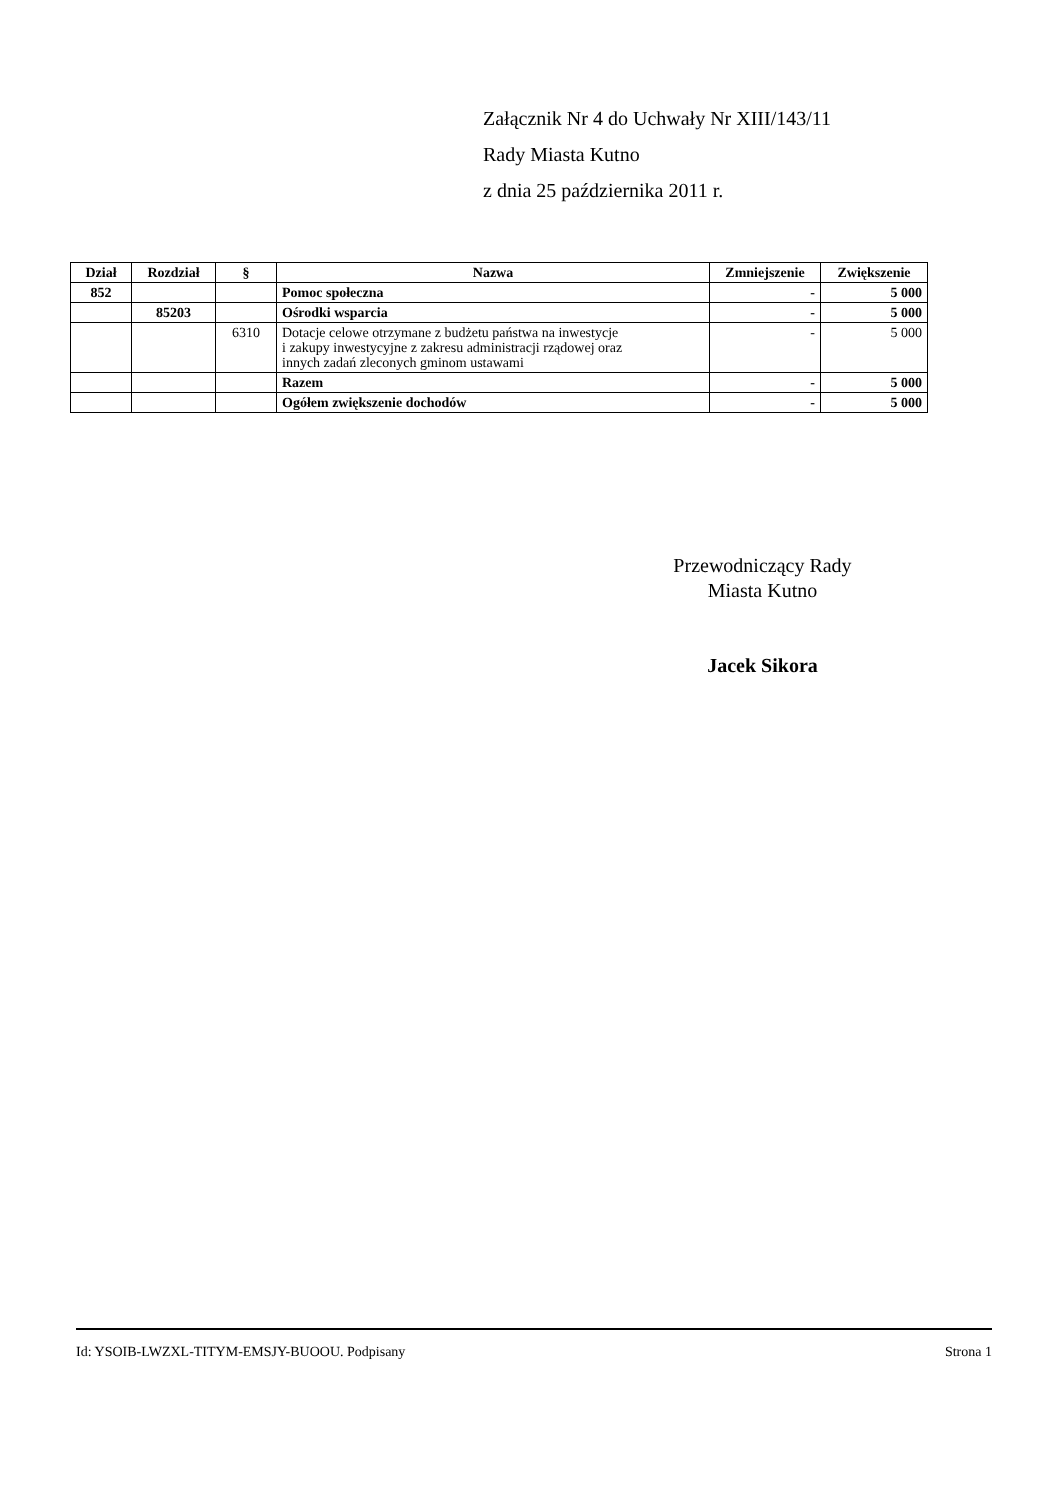Załącznik Nr 4 do Uchwały Nr XIII/143/11
Rady Miasta Kutno
z dnia 25 października 2011 r.
| Dział | Rozdział | § | Nazwa | Zmniejszenie | Zwiększenie |
| --- | --- | --- | --- | --- | --- |
| 852 | | | Pomoc społeczna | - | 5 000 |
| | 85203 | | Ośrodki wsparcia | - | 5 000 |
| | | 6310 | Dotacje celowe otrzymane z budżetu państwa na inwestycje i zakupy inwestycyjne z zakresu administracji rządowej oraz innych zadań zleconych gminom ustawami | - | 5 000 |
| | | | Razem | - | 5 000 |
| | | | Ogółem zwiększenie dochodów | - | 5 000 |
Przewodniczący Rady
Miasta Kutno
Jacek Sikora
Id: YSOIB-LWZXL-TITYM-EMSJY-BUOOU. Podpisany Strona 1